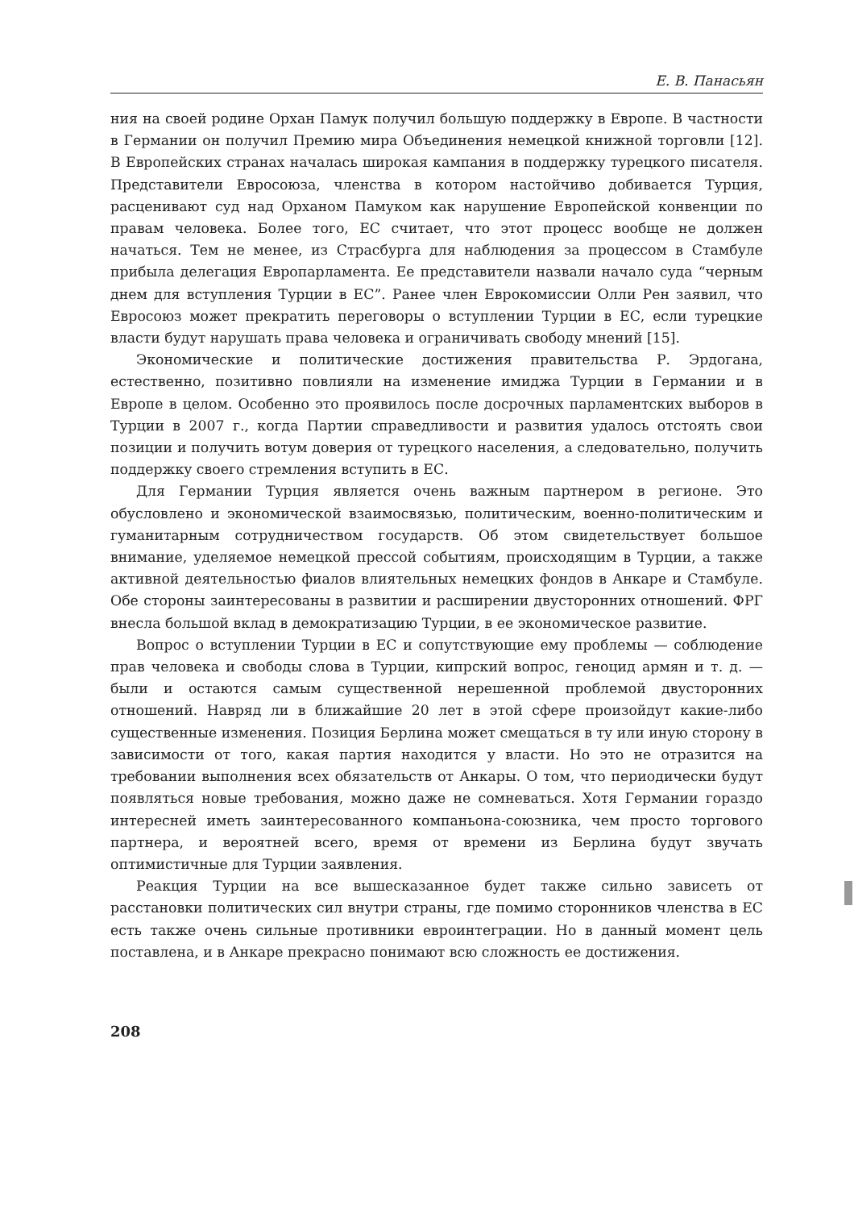Е. В. Панасьян
ния на своей родине Орхан Памук получил большую поддержку в Европе. В частности в Германии он получил Премию мира Объединения немецкой книжной торговли [12]. В Европейских странах началась широкая кампания в поддержку турецкого писателя. Представители Евросоюза, членства в котором настойчиво добивается Турция, расценивают суд над Орханом Памуком как нарушение Европейской конвенции по правам человека. Более того, ЕС считает, что этот процесс вообще не должен начаться. Тем не менее, из Страсбурга для наблюдения за процессом в Стамбуле прибыла делегация Европарламента. Ее представители назвали начало суда “черным днем для вступления Турции в ЕС”. Ранее член Еврокомиссии Олли Рен заявил, что Евросоюз может прекратить переговоры о вступлении Турции в ЕС, если турецкие власти будут нарушать права человека и ограничивать свободу мнений [15].
Экономические и политические достижения правительства Р. Эрдогана, естественно, позитивно повлияли на изменение имиджа Турции в Германии и в Европе в целом. Особенно это проявилось после досрочных парламентских выборов в Турции в 2007 г., когда Партии справедливости и развития удалось отстоять свои позиции и получить вотум доверия от турецкого населения, а следовательно, получить поддержку своего стремления вступить в ЕС.
Для Германии Турция является очень важным партнером в регионе. Это обусловлено и экономической взаимосвязью, политическим, военно-политическим и гуманитарным сотрудничеством государств. Об этом свидетельствует большое внимание, уделяемое немецкой прессой событиям, происходящим в Турции, а также активной деятельностью фиалов влиятельных немецких фондов в Анкаре и Стамбуле. Обе стороны заинтересованы в развитии и расширении двусторонних отношений. ФРГ внесла большой вклад в демократизацию Турции, в ее экономическое развитие.
Вопрос о вступлении Турции в ЕС и сопутствующие ему проблемы — соблюдение прав человека и свободы слова в Турции, кипрский вопрос, геноцид армян и т. д. — были и остаются самым существенной нерешенной проблемой двусторонних отношений. Навряд ли в ближайшие 20 лет в этой сфере произойдут какие-либо существенные изменения. Позиция Берлина может смещаться в ту или иную сторону в зависимости от того, какая партия находится у власти. Но это не отразится на требовании выполнения всех обязательств от Анкары. О том, что периодически будут появляться новые требования, можно даже не сомневаться. Хотя Германии гораздо интересней иметь заинтересованного компаньона-союзника, чем просто торгового партнера, и вероятней всего, время от времени из Берлина будут звучать оптимистичные для Турции заявления.
Реакция Турции на все вышесказанное будет также сильно зависеть от расстановки политических сил внутри страны, где помимо сторонников членства в ЕС есть также очень сильные противники евроинтеграции. Но в данный момент цель поставлена, и в Анкаре прекрасно понимают всю сложность ее достижения.
208